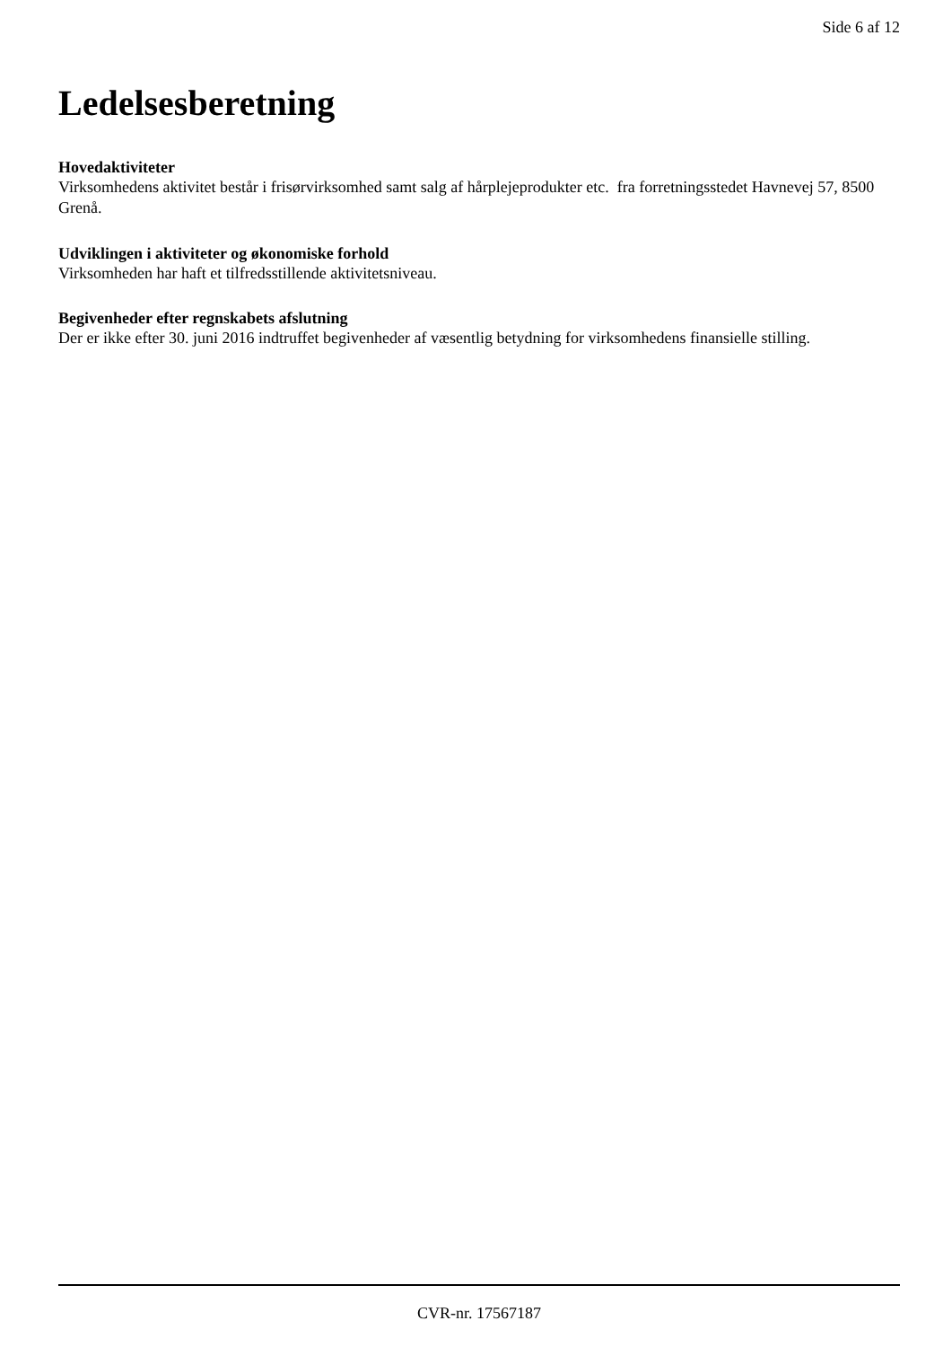Side 6 af 12
Ledelsesberetning
Hovedaktiviteter
Virksomhedens aktivitet består i frisørvirksomhed samt salg af hårplejeprodukter etc. fra forretningsstedet Havnevej 57, 8500 Grenå.
Udviklingen i aktiviteter og økonomiske forhold
Virksomheden har haft et tilfredsstillende aktivitetsniveau.
Begivenheder efter regnskabets afslutning
Der er ikke efter 30. juni 2016 indtruffet begivenheder af væsentlig betydning for virksomhedens finansielle stilling.
CVR-nr. 17567187